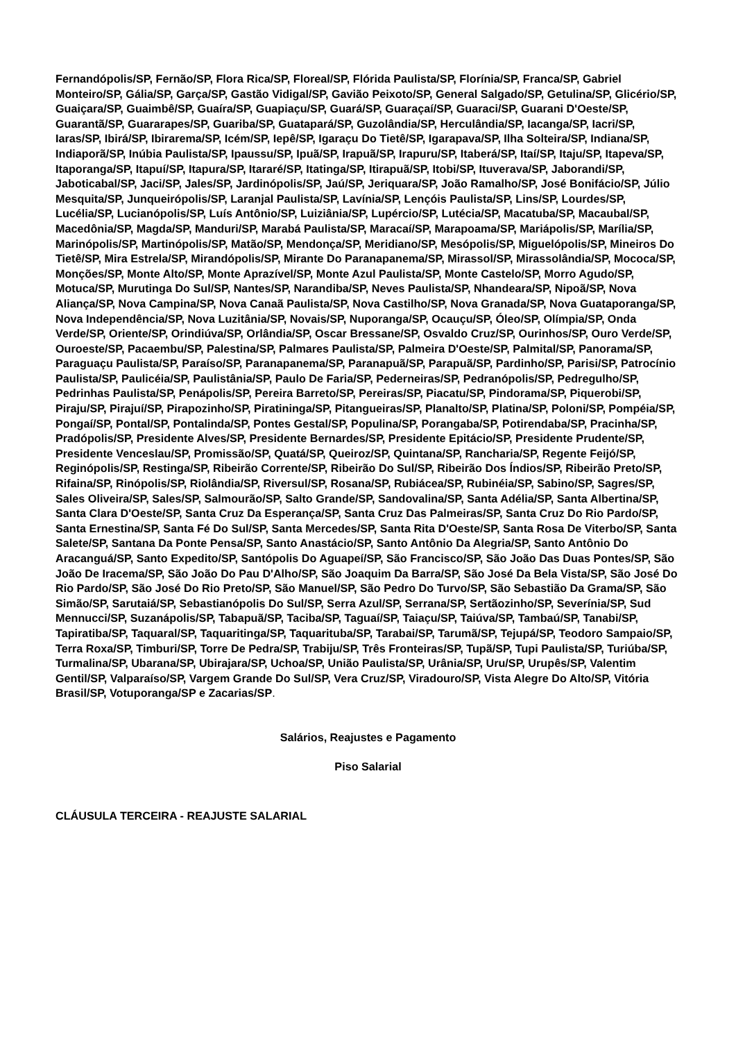Fernandópolis/SP, Fernão/SP, Flora Rica/SP, Floreal/SP, Flórida Paulista/SP, Florínia/SP, Franca/SP, Gabriel Monteiro/SP, Gália/SP, Garça/SP, Gastão Vidigal/SP, Gavião Peixoto/SP, General Salgado/SP, Getulina/SP, Glicério/SP, Guaiçara/SP, Guaimbê/SP, Guaíra/SP, Guapiaçu/SP, Guará/SP, Guaraçaí/SP, Guaraci/SP, Guarani D'Oeste/SP, Guarantã/SP, Guararapes/SP, Guariba/SP, Guatapará/SP, Guzolândia/SP, Herculândia/SP, Iacanga/SP, Iacri/SP, Iaras/SP, Ibirá/SP, Ibirarema/SP, Icém/SP, Iepê/SP, Igaraçu Do Tietê/SP, Igarapava/SP, Ilha Solteira/SP, Indiana/SP, Indiaporã/SP, Inúbia Paulista/SP, Ipaussu/SP, Ipuã/SP, Irapuã/SP, Irapuru/SP, Itaberá/SP, Itaí/SP, Itaju/SP, Itapeva/SP, Itaporanga/SP, Itapuí/SP, Itapura/SP, Itararé/SP, Itatinga/SP, Itirapuã/SP, Itobi/SP, Ituverava/SP, Jaborandi/SP, Jaboticabal/SP, Jaci/SP, Jales/SP, Jardinópolis/SP, Jaú/SP, Jeriquara/SP, João Ramalho/SP, José Bonifácio/SP, Júlio Mesquita/SP, Junqueirópolis/SP, Laranjal Paulista/SP, Lavínia/SP, Lençóis Paulista/SP, Lins/SP, Lourdes/SP, Lucélia/SP, Lucianópolis/SP, Luís Antônio/SP, Luiziânia/SP, Lupércio/SP, Lutécia/SP, Macatuba/SP, Macaubal/SP, Macedônia/SP, Magda/SP, Manduri/SP, Marabá Paulista/SP, Maracaí/SP, Marapoama/SP, Mariápolis/SP, Marília/SP, Marinópolis/SP, Martinópolis/SP, Matão/SP, Mendonça/SP, Meridiano/SP, Mesópolis/SP, Miguelópolis/SP, Mineiros Do Tietê/SP, Mira Estrela/SP, Mirandópolis/SP, Mirante Do Paranapanema/SP, Mirassol/SP, Mirassolândia/SP, Mococa/SP, Monções/SP, Monte Alto/SP, Monte Aprazível/SP, Monte Azul Paulista/SP, Monte Castelo/SP, Morro Agudo/SP, Motuca/SP, Murutinga Do Sul/SP, Nantes/SP, Narandiba/SP, Neves Paulista/SP, Nhandeara/SP, Nipoã/SP, Nova Aliança/SP, Nova Campina/SP, Nova Canaã Paulista/SP, Nova Castilho/SP, Nova Granada/SP, Nova Guataporanga/SP, Nova Independência/SP, Nova Luzitânia/SP, Novais/SP, Nuporanga/SP, Ocauçu/SP, Óleo/SP, Olímpia/SP, Onda Verde/SP, Oriente/SP, Orindiúva/SP, Orlândia/SP, Oscar Bressane/SP, Osvaldo Cruz/SP, Ourinhos/SP, Ouro Verde/SP, Ouroeste/SP, Pacaembu/SP, Palestina/SP, Palmares Paulista/SP, Palmeira D'Oeste/SP, Palmital/SP, Panorama/SP, Paraguaçu Paulista/SP, Paraíso/SP, Paranapanema/SP, Paranapuã/SP, Parapuã/SP, Pardinho/SP, Parisi/SP, Patrocínio Paulista/SP, Paulicéia/SP, Paulistânia/SP, Paulo De Faria/SP, Pederneiras/SP, Pedranópolis/SP, Pedregulho/SP, Pedrinhas Paulista/SP, Penápolis/SP, Pereira Barreto/SP, Pereiras/SP, Piacatu/SP, Pindorama/SP, Piquerobi/SP, Piraju/SP, Pirajuí/SP, Pirapozinho/SP, Piratininga/SP, Pitangueiras/SP, Planalto/SP, Platina/SP, Poloni/SP, Pompéia/SP, Pongaí/SP, Pontal/SP, Pontalinda/SP, Pontes Gestal/SP, Populina/SP, Porangaba/SP, Potirendaba/SP, Pracinha/SP, Pradópolis/SP, Presidente Alves/SP, Presidente Bernardes/SP, Presidente Epitácio/SP, Presidente Prudente/SP, Presidente Venceslau/SP, Promissão/SP, Quatá/SP, Queiroz/SP, Quintana/SP, Rancharia/SP, Regente Feijó/SP, Reginópolis/SP, Restinga/SP, Ribeirão Corrente/SP, Ribeirão Do Sul/SP, Ribeirão Dos Índios/SP, Ribeirão Preto/SP, Rifaina/SP, Rinópolis/SP, Riolândia/SP, Riversul/SP, Rosana/SP, Rubiácea/SP, Rubinéia/SP, Sabino/SP, Sagres/SP, Sales Oliveira/SP, Sales/SP, Salmourão/SP, Salto Grande/SP, Sandovalina/SP, Santa Adélia/SP, Santa Albertina/SP, Santa Clara D'Oeste/SP, Santa Cruz Da Esperança/SP, Santa Cruz Das Palmeiras/SP, Santa Cruz Do Rio Pardo/SP, Santa Ernestina/SP, Santa Fé Do Sul/SP, Santa Mercedes/SP, Santa Rita D'Oeste/SP, Santa Rosa De Viterbo/SP, Santa Salete/SP, Santana Da Ponte Pensa/SP, Santo Anastácio/SP, Santo Antônio Da Alegria/SP, Santo Antônio Do Aracanguá/SP, Santo Expedito/SP, Santópolis Do Aguapeí/SP, São Francisco/SP, São João Das Duas Pontes/SP, São João De Iracema/SP, São João Do Pau D'Alho/SP, São Joaquim Da Barra/SP, São José Da Bela Vista/SP, São José Do Rio Pardo/SP, São José Do Rio Preto/SP, São Manuel/SP, São Pedro Do Turvo/SP, São Sebastião Da Grama/SP, São Simão/SP, Sarutaiá/SP, Sebastianópolis Do Sul/SP, Serra Azul/SP, Serrana/SP, Sertãozinho/SP, Severínia/SP, Sud Mennucci/SP, Suzanápolis/SP, Tabapuã/SP, Taciba/SP, Taguaí/SP, Taiaçu/SP, Taiúva/SP, Tambaú/SP, Tanabi/SP, Tapiratiba/SP, Taquaral/SP, Taquaritinga/SP, Taquarituba/SP, Tarabai/SP, Tarumã/SP, Tejupá/SP, Teodoro Sampaio/SP, Terra Roxa/SP, Timburi/SP, Torre De Pedra/SP, Trabiju/SP, Três Fronteiras/SP, Tupã/SP, Tupi Paulista/SP, Turiúba/SP, Turmalina/SP, Ubarana/SP, Ubirajara/SP, Uchoa/SP, União Paulista/SP, Urânia/SP, Uru/SP, Urupês/SP, Valentim Gentil/SP, Valparaíso/SP, Vargem Grande Do Sul/SP, Vera Cruz/SP, Viradouro/SP, Vista Alegre Do Alto/SP, Vitória Brasil/SP, Votuporanga/SP e Zacarias/SP.
Salários, Reajustes e Pagamento
Piso Salarial
CLÁUSULA TERCEIRA - REAJUSTE SALARIAL